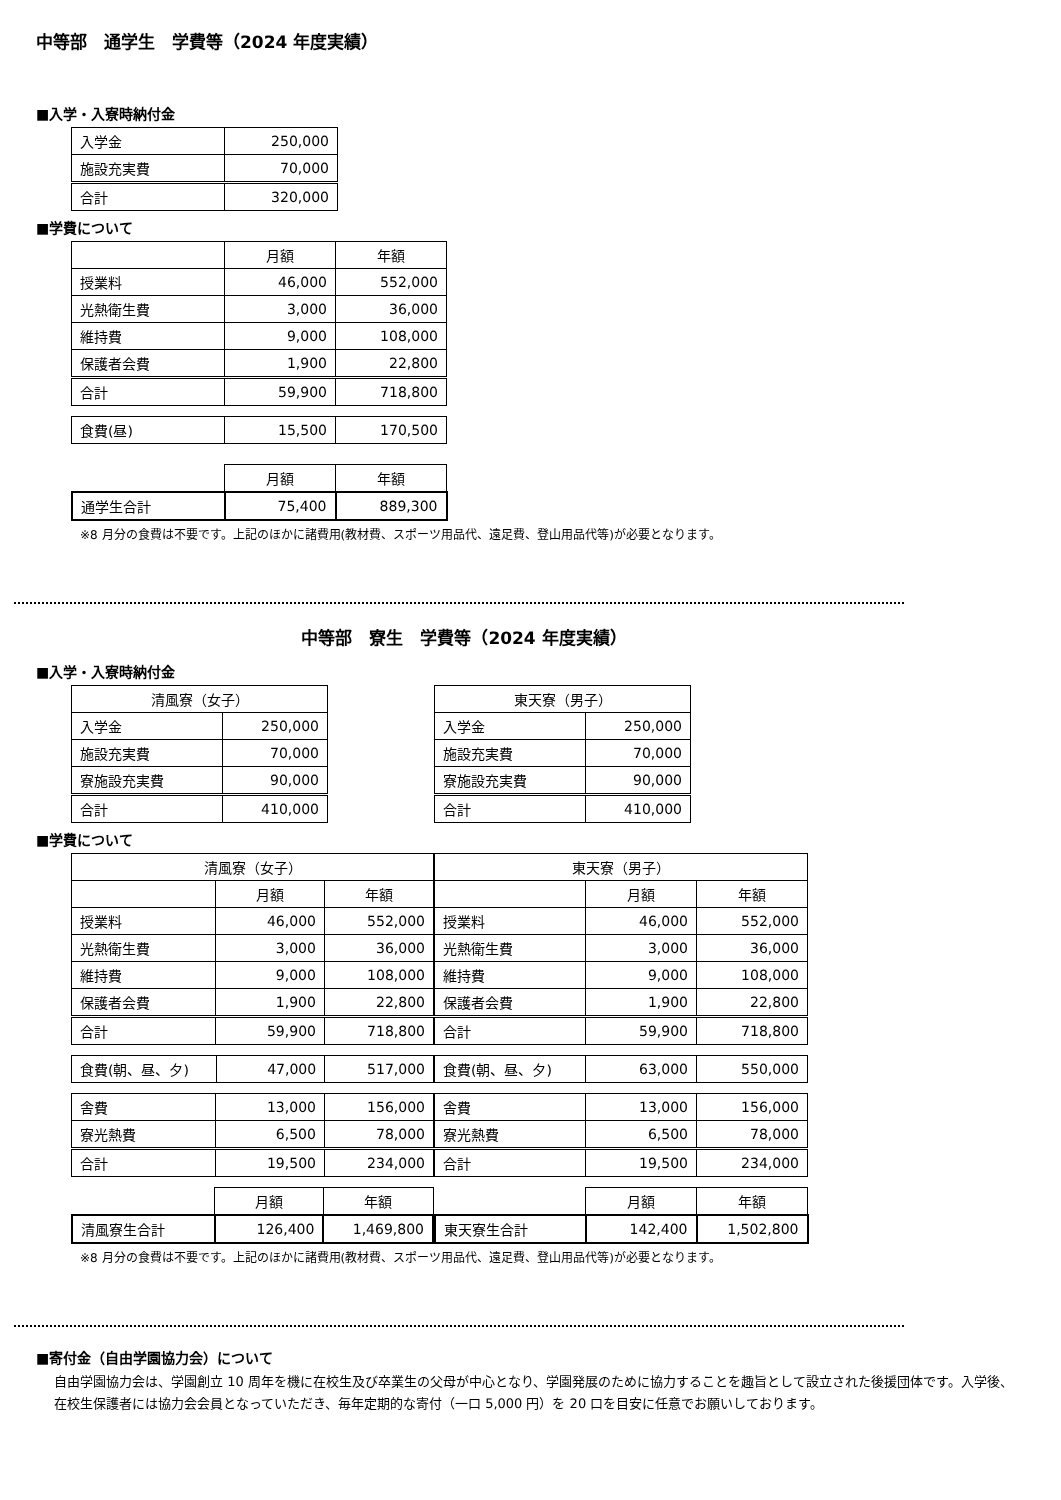中等部　通学生　学費等（2024 年度実績）
■入学・入寮時納付金
| 入学金 | 250,000 |
| 施設充実費 | 70,000 |
| 合計 | 320,000 |
■学費について
| | 月額 | 年額 |
| 授業料 | 46,000 | 552,000 |
| 光熱衛生費 | 3,000 | 36,000 |
| 維持費 | 9,000 | 108,000 |
| 保護者会費 | 1,900 | 22,800 |
| 合計 | 59,900 | 718,800 |
| 食費(昼) | 15,500 | 170,500 |
| | 月額 | 年額 |
| 通学生合計 | 75,400 | 889,300 |
※8 月分の食費は不要です。上記のほかに諸費用(教材費、スポーツ用品代、遠足費、登山用品代等)が必要となります。
中等部　寮生　学費等（2024 年度実績）
■入学・入寮時納付金
| 清風寮（女子） | |
| --- | --- |
| 入学金 | 250,000 |
| 施設充実費 | 70,000 |
| 寮施設充実費 | 90,000 |
| 合計 | 410,000 |
| 東天寮（男子） | |
| --- | --- |
| 入学金 | 250,000 |
| 施設充実費 | 70,000 |
| 寮施設充実費 | 90,000 |
| 合計 | 410,000 |
■学費について
| 清風寮（女子） | | |
| --- | --- | --- |
| | 月額 | 年額 |
| 授業料 | 46,000 | 552,000 |
| 光熱衛生費 | 3,000 | 36,000 |
| 維持費 | 9,000 | 108,000 |
| 保護者会費 | 1,900 | 22,800 |
| 合計 | 59,900 | 718,800 |
| 食費(朝、昼、夕) | 47,000 | 517,000 |
| 舎費 | 13,000 | 156,000 |
| 寮光熱費 | 6,500 | 78,000 |
| 合計 | 19,500 | 234,000 |
| | 月額 | 年額 |
| 清風寮生合計 | 126,400 | 1,469,800 |
| 東天寮（男子） | | |
| --- | --- | --- |
| | 月額 | 年額 |
| 授業料 | 46,000 | 552,000 |
| 光熱衛生費 | 3,000 | 36,000 |
| 維持費 | 9,000 | 108,000 |
| 保護者会費 | 1,900 | 22,800 |
| 合計 | 59,900 | 718,800 |
| 食費(朝、昼、夕) | 63,000 | 550,000 |
| 舎費 | 13,000 | 156,000 |
| 寮光熱費 | 6,500 | 78,000 |
| 合計 | 19,500 | 234,000 |
| | 月額 | 年額 |
| 東天寮生合計 | 142,400 | 1,502,800 |
※8 月分の食費は不要です。上記のほかに諸費用(教材費、スポーツ用品代、遠足費、登山用品代等)が必要となります。
■寄付金（自由学園協力会）について
自由学園協力会は、学園創立 10 周年を機に在校生及び卒業生の父母が中心となり、学園発展のために協力することを趣旨として設立された後援団体です。入学後、在校生保護者には協力会会員となっていただき、毎年定期的な寄付（一口 5,000 円）を 20 口を目安に任意でお願いしております。